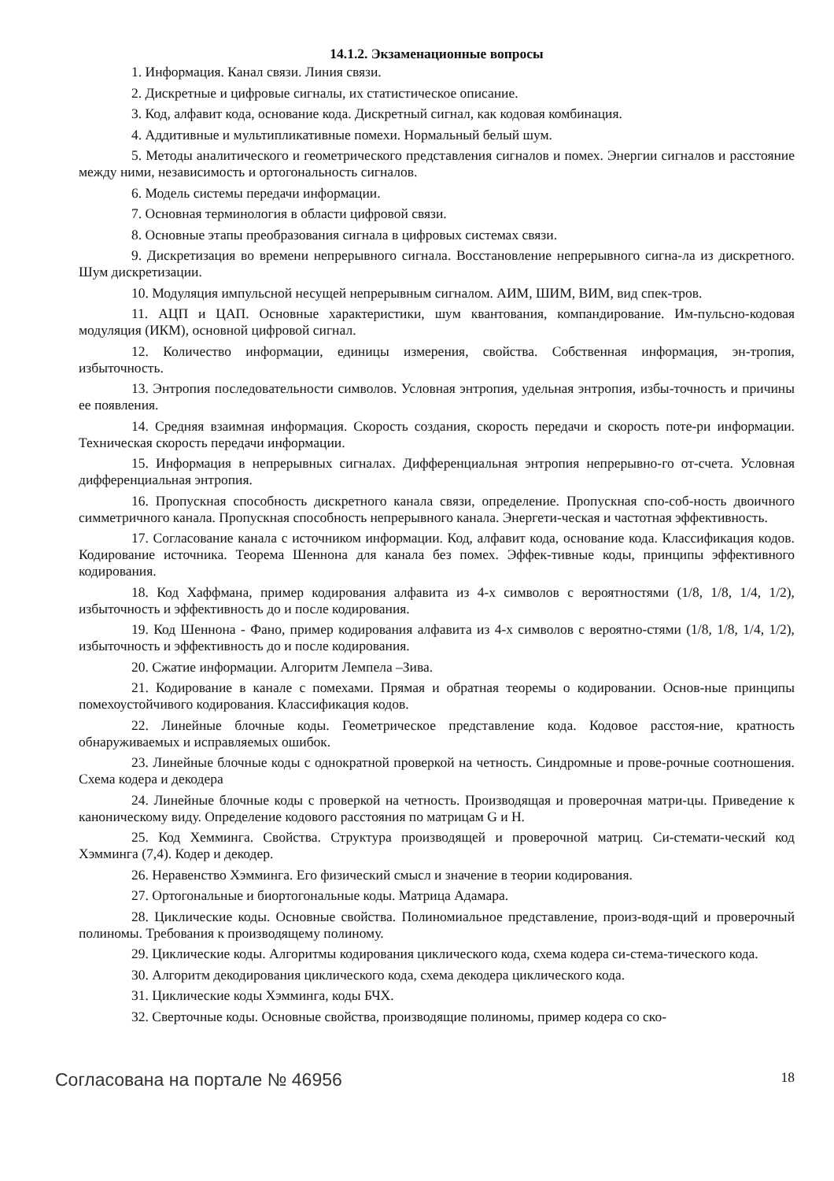14.1.2. Экзаменационные вопросы
1. Информация. Канал связи. Линия связи.
2. Дискретные и цифровые сигналы, их статистическое описание.
3. Код, алфавит кода, основание кода. Дискретный сигнал, как кодовая комбинация.
4. Аддитивные и мультипликативные помехи. Нормальный белый шум.
5. Методы аналитического и геометрического представления сигналов и помех. Энергии сигналов и расстояние между ними, независимость и ортогональность сигналов.
6. Модель системы передачи информации.
7. Основная терминология в области цифровой связи.
8. Основные этапы преобразования сигнала в цифровых системах связи.
9. Дискретизация во времени непрерывного сигнала. Восстановление непрерывного сигна-ла из дискретного. Шум дискретизации.
10. Модуляция импульсной несущей непрерывным сигналом. АИМ, ШИМ, ВИМ, вид спек-тров.
11. АЦП и ЦАП. Основные характеристики, шум квантования, компандирование. Им-пульсно-кодовая модуляция (ИКМ), основной цифровой сигнал.
12. Количество информации, единицы измерения, свойства. Собственная информация, эн-тропия, избыточность.
13. Энтропия последовательности символов. Условная энтропия, удельная энтропия, избы-точность и причины ее появления.
14. Средняя взаимная информация. Скорость создания, скорость передачи и скорость поте-ри информации. Техническая скорость передачи информации.
15. Информация в непрерывных сигналах. Дифференциальная энтропия непрерывно-го от-счета. Условная дифференциальная энтропия.
16. Пропускная способность дискретного канала связи, определение. Пропускная спо-соб-ность двоичного симметричного канала. Пропускная способность непрерывного канала. Энергети-ческая и частотная эффективность.
17. Согласование канала с источником информации. Код, алфавит кода, основание кода. Классификация кодов. Кодирование источника. Теорема Шеннона для канала без помех. Эффек-тивные коды, принципы эффективного кодирования.
18. Код Хаффмана, пример кодирования алфавита из 4-х символов с вероятностями (1/8, 1/8, 1/4, 1/2), избыточность и эффективность до и после кодирования.
19. Код Шеннона - Фано, пример кодирования алфавита из 4-х символов с вероятно-стями (1/8, 1/8, 1/4, 1/2), избыточность и эффективность до и после кодирования.
20. Сжатие информации. Алгоритм Лемпела –Зива.
21. Кодирование в канале с помехами. Прямая и обратная теоремы о кодировании. Основ-ные принципы помехоустойчивого кодирования. Классификация кодов.
22. Линейные блочные коды. Геометрическое представление кода. Кодовое расстоя-ние, кратность обнаруживаемых и исправляемых ошибок.
23. Линейные блочные коды с однократной проверкой на четность. Синдромные и прове-рочные соотношения. Схема кодера и декодера
24. Линейные блочные коды с проверкой на четность. Производящая и проверочная матри-цы. Приведение к каноническому виду. Определение кодового расстояния по матрицам G и H.
25. Код Хемминга. Свойства. Структура производящей и проверочной матриц. Си-стемати-ческий код Хэмминга (7,4). Кодер и декодер.
26. Неравенство Хэмминга. Его физический смысл и значение в теории кодирования.
27. Ортогональные и биортогональные коды. Матрица Адамара.
28. Циклические коды. Основные свойства. Полиномиальное представление, произ-водя-щий и проверочный полиномы. Требования к производящему полиному.
29. Циклические коды. Алгоритмы кодирования циклического кода, схема кодера си-стема-тического кода.
30. Алгоритм декодирования циклического кода, схема декодера циклического кода.
31. Циклические коды Хэмминга, коды БЧХ.
32. Сверточные коды. Основные свойства, производящие полиномы, пример кодера со ско-
Согласована на портале № 46956 18